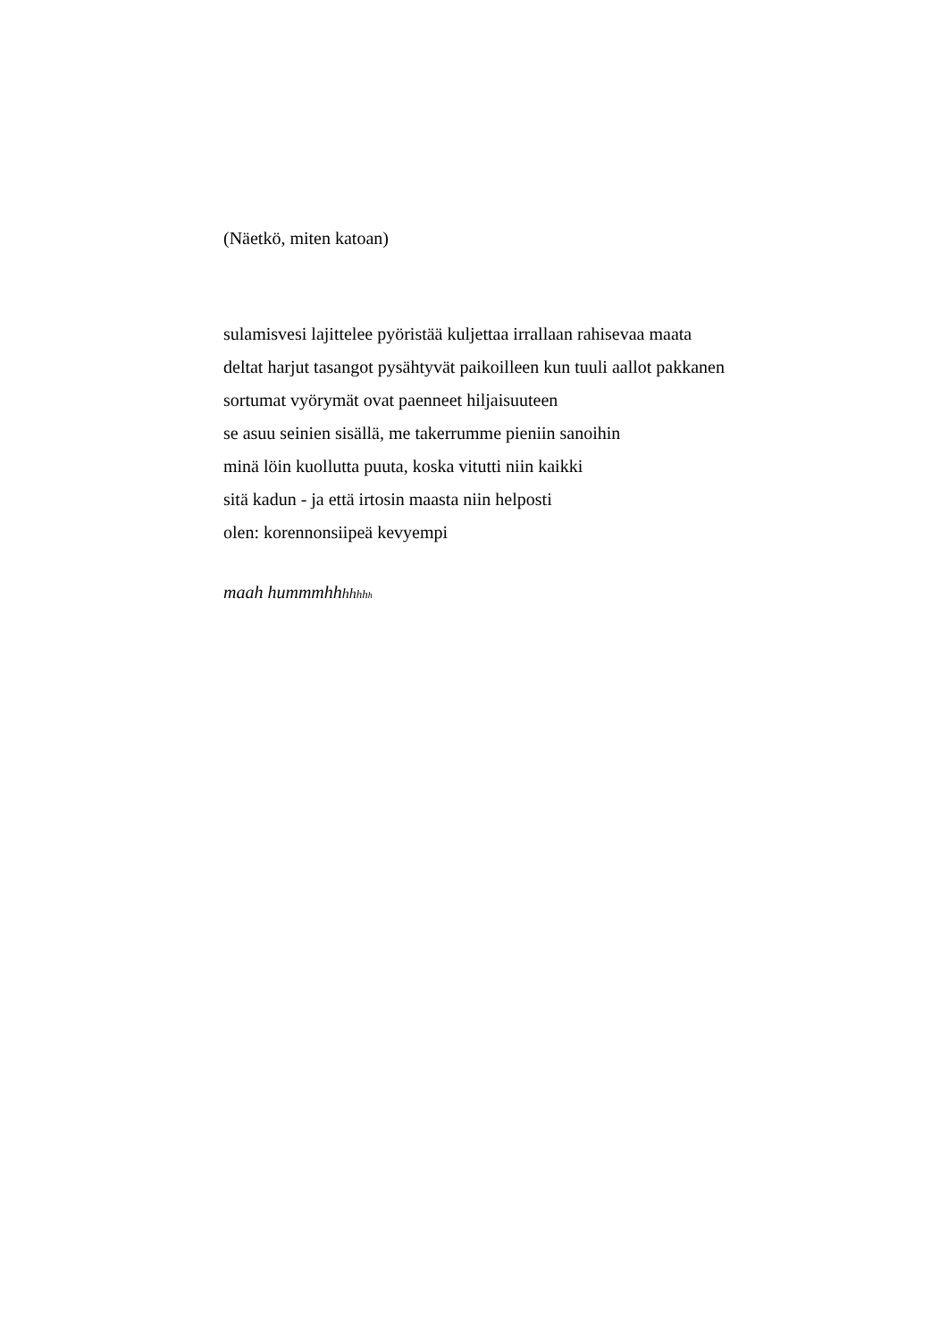(Näetkö, miten katoan)
sulamisvesi lajittelee pyöristää kuljettaa irrallaan rahisevaa maata
deltat harjut tasangot pysähtyvät paikoilleen kun tuuli aallot pakkanen
sortumat vyörymät ovat paenneet hiljaisuuteen
se asuu seinien sisällä, me takerrumme pieniin sanoihin
minä löin kuollutta puuta, koska vitutti niin kaikki
sitä kadun - ja että irtosin maasta niin helposti
olen: korennonsiipeä kevyempi
maah hummmhhhh hh h